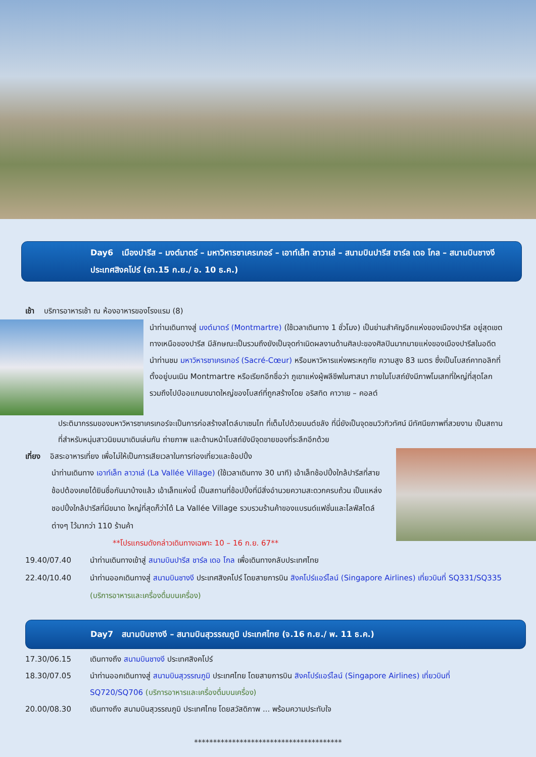Day6 เมืองปารีส – มงต์มาตร์ – มหาวิหารซาเครเกอร์ – เอาท์เล็ท ลาวาเล่ – สนามบินปารีส ชาร์ล เดอ โกล – สนามบินชางงี ประเทศสิงคโปร์ (อา.15 ก.ย./ อ. 10 ธ.ค.)
เช้า บริการอาหารเช้า ณ ห้องอาหารของโรงแรม (8)
นำท่านเดินทางสู่ มงต์มาตร์ (Montmartre) (ใช้เวลาเดินทาง 1 ชั่วโมง) เป็นย่านสำคัญอีกแห่งของเมืองปารีส อยู่สุดเขตทางเหนือของปารีส มีลักษณะเป็นรวมถึงยังเป็นจุดกำเนิดผลงานด้านศิลปะของศิลปินมากมายแห่งของเมืองปารีสในอดีต
นำท่านชม มหาวิหารซาเครเกอร์ (Sacré-Cœur) หรือมหาวิหารแห่งพระหฤทัย ความสูง 83 เมตร ซึ่งเป็นโบสถ์คาทอลิกที่ตั้งอยู่บนเนิน Montmartre หรือเรียกอีกชื่อว่า ภูเขาแห่งผู้พลีชีพในศาสนา ภายในโบสถ์ยังมีภาพโมเสกที่ใหญ่ที่สุดโลก รวมถึงไปป์ออแกนขนาดใหญ่ของโบสถ์ที่ถูกสร้างโดย อริสทิด คาวาเย – คอลต์
ประติมากรรมของมหาวิหารซาเครเกอร์จะเป็นการก่อสร้างสไตล์บาเซนไท ที่เต็มไปด้วยมนต์ขลัง ที่นี่ยังเป็นจุดชมวิวทิวทัศน์ มีทัศนียภาพที่สวยงาม เป็นสถานที่สำหรับหนุ่มสาวนิยมมาเดินเล่นกัน ถ่ายภาพ และด้านหน้าโบสถ์ยังมีจุดขายของที่ระลึกอีกด้วย
เที่ยง อิสระอาหารเที่ยง เพื่อไม่ให้เป็นการเสียเวลาในการท่องเที่ยวและช้อปปิ้ง
นำท่านเดินทาง เอาท์เล็ท ลาวาเล่ (La Vallée Village) (ใช้เวลาเดินทาง 30 นาที) เอ้าเล็ทช้อปปิ้งใกล้ปารีสที่สายช้อปต้องเคยได้ยินชื่อกันมาบ้างแล้ว เอ้าเล็ทแห่งนี้ เป็นสถานที่ช้อปปิ้งที่มีสิ่งอำนวยความสะดวกครบถ้วน เป็นแหล่งชอปปิ้งใกล้ปารีสที่มีขนาด ใหญ่ที่สุดก็ว่าได้ La Vallée Village รวบรวมร้านค้าของแบรนด์แฟชั่นและไลฟ์สไตล์ต่างๆ ไว้มากว่า 110 ร้านค้า
**โปรแกรมดังกล่าวเดินทางเฉพาะ 10 – 16 ก.ย. 67**
19.40/07.40 นำท่านเดินทางเข้าสู่ สนามบินปารีส ชาร์ล เดอ โกล เพื่อเดินทางกลับประเทศไทย
22.40/10.40 นำท่านออกเดินทางสู่ สนามบินชางงี ประเทศสิงคโปร์ โดยสายการบิน สิงคโปร์แอร์ไลน์ (Singapore Airlines) เที่ยวบินที่ SQ331/SQ335 (บริการอาหารและเครื่องดื่มบนเครื่อง)
Day7 สนามบินชางงี – สนามบินสุวรรณภูมิ ประเทศไทย (จ.16 ก.ย./ พ. 11 ธ.ค.)
17.30/06.15 เดินทางถึง สนามบินชางงี ประเทศสิงคโปร์
18.30/07.05 นำท่านออกเดินทางสู่ สนามบินสุวรรณภูมิ ประเทศไทย โดยสายการบิน สิงคโปร์แอร์ไลน์ (Singapore Airlines) เที่ยวบินที่ SQ720/SQ706 (บริการอาหารและเครื่องดื่มบนเครื่อง)
20.00/08.30 เดินทางถึง สนามบินสุวรรณภูมิ ประเทศไทย โดยสวัสดิภาพ ... พร้อมความประทับใจ
***************************************